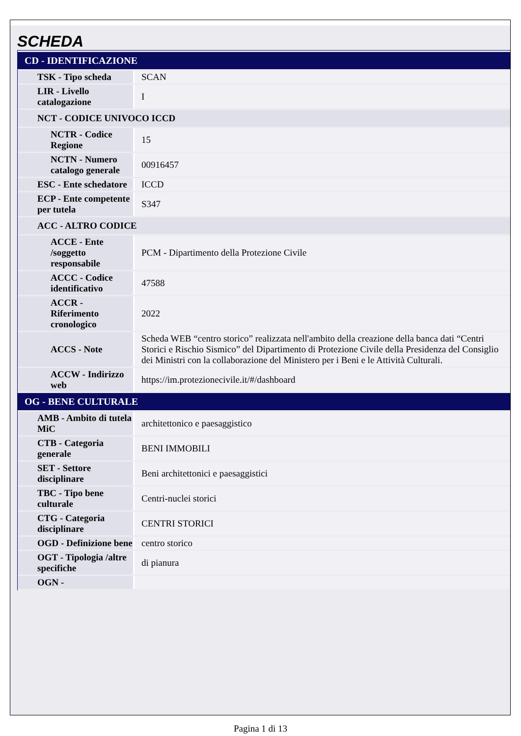SCHEDA
| CD - IDENTIFICAZIONE | |
| TSK - Tipo scheda | SCAN |
| LIR - Livello catalogazione | I |
| NCT - CODICE UNIVOCO ICCD | |
| NCTR - Codice Regione | 15 |
| NCTN - Numero catalogo generale | 00916457 |
| ESC - Ente schedatore | ICCD |
| ECP - Ente competente per tutela | S347 |
| ACC - ALTRO CODICE | |
| ACCE - Ente /soggetto responsabile | PCM - Dipartimento della Protezione Civile |
| ACCC - Codice identificativo | 47588 |
| ACCR - Riferimento cronologico | 2022 |
| ACCS - Note | Scheda WEB “centro storico” realizzata nell'ambito della creazione della banca dati “Centri Storici e Rischio Sismico” del Dipartimento di Protezione Civile della Presidenza del Consiglio dei Ministri con la collaborazione del Ministero per i Beni e le Attività Culturali. |
| ACCW - Indirizzo web | https://im.protezionecivile.it/#/dashboard |
| OG - BENE CULTURALE | |
| AMB - Ambito di tutela MiC | architettonico e paesaggistico |
| CTB - Categoria generale | BENI IMMOBILI |
| SET - Settore disciplinare | Beni architettonici e paesaggistici |
| TBC - Tipo bene culturale | Centri-nuclei storici |
| CTG - Categoria disciplinare | CENTRI STORICI |
| OGD - Definizione bene | centro storico |
| OGT - Tipologia /altre specifiche | di pianura |
| OGN - | |
Pagina 1 di 13